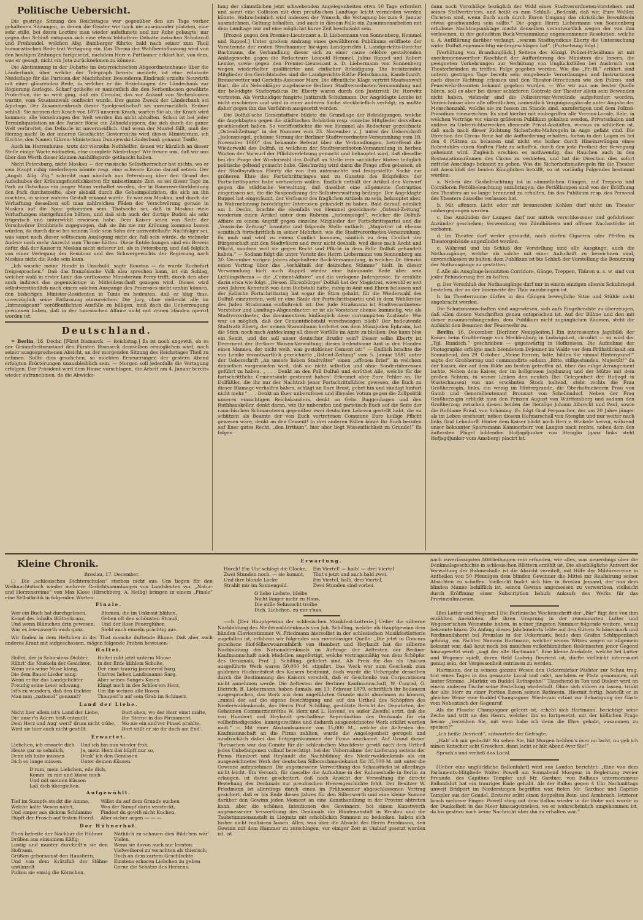Politische Uebersicht.
Die gestrige Sitzung des Reichstages war gegenüber den am Tage vorher gehaltenen Sitzungen, in denen die Geister wie noch nie auseinander platzten, eine sehr stille, bei deren Lectüre man wieder aufathmete und zur Ruhe gelangte; nur gegen den Schluß entspann sich eine etwas lebhaftere Debatte zwischen Schutzzoll und Freihandel, welchen Abg. Bamberger führte; bald nach seiner zum Theil humoristischen Rede trat Vertagung ein. Das Thema der Wahlbeeinflussung wird von den heutigen Zeitungen fortgesetzt, nachdem Herr v. Puttkamer erklärt hat, von dem, was er gesagt, nicht ein Jota zurücknehmen zu können.
Die Abstimmung in der Debatte im österreichischen Abgeordnetenhause über die Länderbank, über welche der Telegraph bereits meldete, ist eine eclatante Niederlage für die Parteien der Machthaber. Besonderen Eindruck erzielte Neuwirth mit einer glänzenden Rede, in welcher er die Beziehungen der Länderbank zur Regierung darlegte. Scharf geißelte er namentlich die den Serbenloosen gewährte Protection, die so weit ging, daß ein Circular, das vor Ankauf von Serbenloosen warnte, vom Staatsanwalt confiscirt wurde. Der ganze Zweck der Länderbank sei Agiotage. Der Zusammenbruch dieser Spielgesellschaft sei unvermeidlich. Redner schloß: Sie nennen den Krach von 1873 unseren Krach, warten Sie ab, ihr Krach wird kommen, alle Vorsehungen der Welt werden ihn nicht abhalten. Schon ist bei jeder Terminliquidation an der Pariser Börse ein Zähneklappern, das sich durch die ganze Welt verbreitet; das Debacle ist unvermeidlich. Und wenn der Mantel fällt, muß der Herzog nach! In der inneren Geschichte Oesterreichs wird dieses Ministerium, ich fürchte, den Namen führen: Ministerium Dunajewski-Länderbank genannt Taaffe.
Auch im Herrenhause, trotz der vierzehn Nothhelfer, denen wir kürzlich an dieser Stelle einige Worte widmeten, eine complete Niederlage! Wir freuen uns, daß wir uns über den Werth dieser kleinen Aushilfsgarde getäuscht haben.
Nicht Petersburg, nicht Moskau — der russische Selbstherrscher hat nichts, wo er sein Haupt ruhig niederlegen könnte resp. eine schwere Krone darauf setzen. Der „Augsb. Allg. Ztg.“ schreibt man nämlich aus Petersburg über den Grund des Aufschubes der Krönungsfeierlichkeiten für unbestimmte Zeit, es sei dieser Tage im Park zu Gatschina ein junger Mann verhaftet worden, der in Bauernweiberkleidung den Park durchstreifte, aber alsbald durch die Geheimpolizisten, die sich an ihn machten, in seiner wahren Gestalt erkannt wurde. Er war aus Moskau, und durch die Verhaftung desselben soll man zahlreichen Fäden der Verschwörung gerade in Moskau auf die Spur gekommen sein. Thatsache sei, daß in Moskau viele Verhaftungen stattgefunden hätten, und daß sich auch der dortige Boden als sehr trügerisch und unterwühlt erwiesen habe. Dem Kaiser seien von Seite der Verschwörer Drohbriefe zugegangen, daß sie ihn nie zur Krönung kommen lassen würden, da durch diese bei seinem Tode sein Sohn der unzweifelhafte Nachfolger sei, was sonst nach dieser selltsamen Auslegung nicht der Fall sein würde, da vielmehr Andere noch mehr Anrecht zum Throne hätten. Diese Entdeckungen sind ein Beweis dafür, daß der Kaiser in Moskau nicht sicherer ist, als in Petersburg, und daß folglich von einer Verlegung der Residenz und des Schwergewichts der Regierung nach Moskau nicht die Rede sein kann.
„Ich wasche meine Hände in Unschuld, sagte Roustan — da wurde Rochefort freigesprochen.“ Daß das französische Volk also sprechen kann, ist ein Schlag, welcher wohl in erster Linie das verflossene Ministerium Ferry trifft, durch den aber auch indirect das gegenwärtige in Mitleidenschaft gezogen wird. Dieses wird selbstverständlich nach einem solchen Ausgange des Prozesses nicht umhin können, den bisherigen Minister-Residenten in Tunis zu bedeuten, daß er klug thue, unverzüglich seine Entlassung einzureichen. Die Jury, ohne vielleicht alle im „Intransigeant“ veröffentlichten Ausfälle zu billigen, muß doch die Ueberzeugung gewonnen haben, daß in der tunesischen Affaire nicht mit reinen Händen operirt worden ist.
Deutschland.
= Berlin, 16. Decbr. [Fürst Bismarck. — Reichstag.] Es ist noch ungewiß, ob es der Gesundheitszustand des Fürsten Bismarck demselben ermöglichen wird, nach seiner ausgesprochenen Absicht, an der morgenden Sitzung des Reichstages Theil zu nehmen. Sollte dies geschehen, so möchten Erneuerungen der gestern Abend erfolgten Erörterungen unausbleiblich sein. — Morgen soll jedenfalls die Vertagung erfolgen. Der Präsident wird dem Hause vorschlagen, die Arbeit am 4. Januar bereits wieder aufzunehmen, da die Abwicke-
lung der sämmtlichen jetzt schwebenden Angelegenheiten etwa 10 Tage erfordert und somit eine Collision mit dem preußischen Landtage leicht vermieden werden könnte. Wahrscheinlich wird indessen der Wunsch, die Vertagung bis zum 9. Januar auszudehnen, Geltung behalten, und auch in diesem Falle ein Zusammenarbeiten mit dem Landtage nur auf eine möglichst kurze Zeit beschränkt sein.
[Prozeß gegen den Premier-Lieutenant a. D. Liebermann von Sonnenberg, Hemmel und Ruppel.] Unter großem Andrang eines gewählteren Publikums eröffnete der Vorsitzende der ersten Strafkammer hiesigen Landgerichts I, Landgerichts-Director Bachmann, die Verhandlung dieser sich zu einer cause célèbre gestaltenden Anklagesache gegen die Redacteure Leopold Hemmel, Julius Ruppel und Robert Lemke, sowie gegen den Premier-Lieutenant a. D. Liebermann von Sonnenberg wegen wiederholter qualificirter und einfacher Beleidigung. Die beisitzenden Mitglieder des Gerichtshofes sind die Landgerichts-Räthe Fleischmann, Kandelhardt, Brausewetter und Gerichts-Assessor Marx. Die öffentliche Klage vertritt Staatsanwalt Bast, die als Nebenkläger zugelassene Berliner Stadtverordneten-Versammlung und der beleidigte Stadtsyndicus Dr. Eberty waren durch den Justizrath Dr. Horwitz vertreten. Als Vertheidiger fungirte Justizrath Schuhmann. Der Angeklagte Lemke ist nicht erschienen und wird in einer anderen Sache steckbrieflich verfolgt; es mußte daher gegen ihn das Verfahren ausgesetzt werden.
Die Dolfuß'sche Cementaffaire bildete die Grundlage der Beleidigungen, welche die Angeklagten gegen die städtischen Behörden resp. einzelne Mitglieder derselben geschleudert haben. So veröffentlichte die von Hemmel als Redacteur gezeichnete „Ostend-Zeitung“ in der Nummer vom 23. November v. J. unter der Ueberschrift „Judenspiegel, geheime Sitzung der Berliner Stadtverordneten-Versammlung vom 18. November 1880“ das bekannte Referat über die Verhandlungen, betreffend die Wiederwahl des Dolfuß, in welchem der Stadtverordneten-Versammlung in herben Worten der Vorwurf der Pflichtverletzung gemacht und behauptet wird, daß dieselbe bei der Frage der Wiederwahl des Dolfuß an Stelle rein sachlicher Motive lediglich politische geltend gemacht habe. Gleichzeitig wird darin die Frage offen gelassen, ob der Stadtsyndicus Eberty die von ihm untersuchte und festgestellte Sache zur größeren Ehre des Fortschrittsringes und zu Gunsten des Eckpfeilers der Fortschrittspartei habe vertuschen wollen. Endlich enthält der Artikel den Vorwurf gegen die städtische Verwaltung, daß daselbst eine allgemeine Corruption eingerissen sei, die die Suspendirung der Selbstverwaltung bedinge. Der Angeklagte Ruppel hat eingeräumt, der Verfasser des fraglichen Artikels zu sein, behauptet aber, in Wahrnehmung berechtigter Interessen gehandelt zu haben. Bald darauf, nämlich am 1. Decbr., brachte die ebenfalls von Hemmel gezeichnete „Ostend-Zeitung“ wiederum einen Artikel unter dem Rubrum „Judenspiegel“, welcher die Dolfuß-Affaire zu einem Angriff gegen einzelne Mitglieder der Fortschrittspartei und die „Vossische Zeitung“ benutzte und folgende Stelle enthielt: „Magistrat ist ebenso semitisch fortschrittlich in seiner Mehrheit, wie die Stadtverordneten-Versammlung. Es muß und wird zu einem Conflict kommen, nämlich zu dem Conflict der Bürgerschaft mit den Stadtvätern und zwar nicht deshalb, weil diese nach Recht und Pflicht, sondern weil sie gegen Recht und Pflicht in dem Falle Dolfuß gehandelt haben.“ — Sodann folgt die unter Vorsitz des Herrn Liebermann von Sonnenberg am 30. December vorigen Jahres abgehaltene Bock-Versammlung, in welcher Dr. Henrici einen Vortrag über das „Verhältniß der deutschen Stämme“ hielt. In dieser Versammlung hielt auch Ruppel wieder eine fulminante Rede über sein Lieblingsthema — die „Cement-Affaire“ und die verlogene Judenpresse. Er erzählte darin etwa wie folgt: „Diesen ‚Ehrenbürger‘ Dolfuß hat der Magistrat, wiewohl er seit zwei Jahren Kenntniß von dem Diebstahl hatte, ruhig in Amt und Ehren belassen und der jüdische Fortschrittsring hat sogar die Stirn gehabt, für die Wiederwahl des Dolfuß einzutreten, weil er eine Säule der Fortschrittspartei und in dem Wahlkreise des Juden Straßmann einflußreich ist. Der Jude Straßmann ist Stadtverordneten-Vorsteher und Landtags-Abgeordneter; er ist als Vorsteher ebenso kummelig, wie als Stadtverordneter, das documentiren hinlänglich diese corrumpirten Zustände. Wie war es möglich, daß der Cementdiebstahl verschwiegen blieb? Der bedeutende Stadtrath Eberty, der seinen Stammbaum herleitet von dem Münzjuden Ephraim, hat die Stirn, noch nach Aufdeckung all dieser Vorfälle im Amte zu bleiben. Das kann blos ein Semit, und der soll unser deutscher Bruder sein? Dieser selbe Eberty ist Decernent der Berliner Waisen-Verwaltung; dieses bedeutsame Amt in den Händen eines Mannes, der nicht weiß, was gestohlener Cement ist!“ — Endlich brachte die von Lemke verantwortlich gezeichnete „Ostend-Zeitung“ vom 5. Januar 1881 unter der Ueberschrift „An unsere lieben Stadtväter“ einen „offenen Brief“, in welchem denselben vorgeworfen wird, daß sie nicht selbstlos und ohne Sonderinteressen geführt zu haben. „ . . . Denkt an den Fall Dolfuß und erröthet Alle, welche für die fortschrittliche Cementsäule gestimmt haben! Erkennet aber Eure Fehler an, Ihr Dolfüßler, die Ihr nur der Nachtrab jener Fortschrittsführer gewesen, die Euch zu dieser Blamage verholfen haben, schlagt an Eure Brust, gehet hin und sündigt hinfort nicht mehr.“ . . . Denkt an Euer unberufenes und illoyales Votum gegen die Zollpolitik unseres einsichtigen Reichskanzlers, denkt an Gebr. Buggenhagen und den Rathhauskeller, denkt daran, wie Ihr unberufen und parteiisch Euch auf die Seite der rauschischen Schmarotzern gegenüber zwei deutschen Lehrern gestellt habt, die zu schützen als Beamte der von Euch vertretenen Commune Eure heilige Pflicht gewesen wäre, denkt an den Cement! In drei anderen Fällen könnt Ihr Euch berufen auf Euer gutes Recht, „den Irrthum“, hier aber liegt Wissentlichkeit zu Grunde!“ Es folgen
dann noch Vorschläge bezüglich der Wahl eines Stadtverordneten-Vorstehers und seines Stellvertreters, und heißt es zum Schluß: „Bedenkt, daß wir, Eure Wähler, Christen sind, wenn Euch auch durch Euren Umgang das christliche Bewußtsein etwas geschwunden sein sollte.“ Die gegen Herrn Liebermann von Sonnenberg erhobene Nachtragsanklage macht denselben verantwortlich wegen der von ihm verlesenen, in der gedachten Bock-Versammlung angenommenen Resolution, welche u. A. Aufklärung darüber verlangt, „warum Stadtsyndicus Eberty die Untersuchung wider Dolfuß eigenmächtig niedergeschlagen hat“. (Fortsetzung folgt.)
[Verhütung von Brandunglück.] Seitens des Königl. Polizei-Präsidiums ist mit anerkennenswerther Raschheit der Aufforderung des Ministers des Innern, die geeigneten Vorkehrungen zur Verhütung von Unglücksfällen bei Ausbruch von Theaterbränden zu treffen, Folge gegeben worden. Wie das „Fr.-Bl.“ erfährt, sind unterm gestrigen Tage bereits sehr eingehende Verordnungen und Instructionen nach dieser Richtung erlassen und den Theater-Directionen wie den Polizei- und Feuerwehr-Beamten bekannt gegeben worden. — Wie wir nun aus bester Quelle hören, soll es aber bei dieser schärferen Controle der Theater allein sein Bewenden nicht haben, vielmehr sind die Polizeirevier-Vorstände aufgefordert worden, Verzeichnisse über alle öffentlichen, namentlich Vergnügungslocale unter Angabe der Menschenzahl, welche sie zu fassen im Stande sind, anzufertigen und dem Polizei-Präsidium einzureichen. Es sind hierbei mit einbegriffen alle Vereins-Locale, Säle, in welchen Vorträge vor einem größeren Publikum gehalten werden, Privatschulen und andere zu Unterrichtszwecken dienende Privat-Anstalten, woraus zu schließen ist, daß auch nach dieser Richtung Sicherheits-Maßregeln in Auge gefaßt sind. Die Direction des Circus Renz hat die Aufforderung erhalten, fortan in den Logen es bei den 4 Plätzen zu belassen und nicht wie bisher durch Hineinzwängen eines Rohrstuhles einen fünften Platz zu schaffen, durch den jede Freiheit der Bewegung gehemmt wird. Zugleich erschien es nothwendig, das Rauchen auch in den Restaurationsräumen des Circus zu verbieten, und hat die Direction dies sofort mittelst Anschlags bekannt zu geben. Was die Sicherheitsmaßregeln für die Theater mit Ausschluß der beiden Königlichen betrifft, so ist vorläufig Folgendes bestimmt worden:
a. Neben der Gasbeleuchtung ist in sämmtlichen Gängen, auf Treppen und Corridoren Fettölbeleuchtung anzubringen; die Fettöllampen sind von der Eröffnung des Theaters an so lange brennend zu erhalten, bis das Publikum resp. das Personal des Theaters dasselbe verlassen hat.
b. Mit offenem Licht oder mit brennenden Kohlen darf nicht im Theater umhergegangen werden.
c. Das Anzünden der Lampen darf nur mittels verschlossener und gefahrloser Anzünder geschehen; Verwendung von Zündhölzern und offener Wachsstöcke ist verboten.
d. Im Theater darf weder geraucht, noch dürfen Cigarren oder Pfeifen im Theatergebäude angezündet werden.
e. Während und bis Schluß der Vorstellung sind alle Ausgänge, auch die Nothausgänge, welche als solche mit einer Aufschrift zu bezeichnen sind, unverschlossen zu halten; dem Publikum ist bis Schluß der Vorstellung die Benutzung der Nothausgänge zu gestatten.
f. Alle als Ausgänge benutzten Corridore, Gänge, Treppen, Thüren u. s. w. sind von jeder Behinderung frei zu halten.
g. Der Verschluß der Nothausgänge darf nur in einem einzigen oberen Schubriegel bestehen, der an der Innenseite der Thür anzubringen ist.
h. Im Theaterraume dürfen in den Gängen bewegliche Sitze und Stühle nicht angebracht werden.
Die Schutzmannschaften sind angewiesen, sich aufs Eingehendste zu überzeugen, daß allen diesen Vorschriften genau entsprochen ist. Auf der Bühne und den mit dieser zusammenhängenden, dem Publikum nicht zugänglichen Räumen, steht die Aufsicht den Beamten der Feuerwehr zu.
Berlin, 16. December. [Berliner Neuigkeiten.] Ein interessantes Jagdbild: der Kaiser beim Großherzoge von Mecklenburg in Ludwigslust, circulirt — so wird der „Tgl. Rundsch.“ geschrieben — gegenwärtig in Hofkreisen. Die Aufnahme der Photographie erfolgte nach beendetem Dejeuner im Walde vor dem Frühstücksalt am Sonnabend, den 29. October. „Meine Herren, bitte, bilden Sie einmal Hintergrund!“ sagte der Großherzog und commandirte sodann „Bitte, stillgestanden, Majestät!“ da der Kaiser, der auf dem Bilde am besten getroffen ist, über das eilige Arrangement lachte. Neben dem Kaiser, der im hellgrauen Jagdanzug und der Mütze mit dem großen Schirm, in seiner Linken den neulich (bei Gelegenheit der Hofjagd in Wusterhausen) von uns erwähnten Stock haltend, steht rechts die Frau Großherzogin, links, ein wenig im Hintergrunde, die Oberhofmeisterin Frau von Gamb und Generallieutenant Bronsart von Schellendorf. Neben der Frau Großherzogin erblickt man den Prinzen August von Württemberg und sodann den Großherzog; zwischen diesen beiden die Herzöge Johann Albrecht und Paul, sowie die Hofdame Fräul. von Schöning. Es folgt Graf Perponcher, der um 20 Jahre jünger als im Leben erscheint; neben diesem Hofmarschall von Stenglin und nur weiter nach links Graf Lehndorff. Hinter dem Kaiser blickt noch Herr v. Wickede hervor, während unser bekannter Sportsmann Kammerherr von Langen nach rechts, neben dem den äußersten Flügel bildenden Hofjagdjunker von Stenglin (ganz links steht Hofjagdjunker vom Amsberg) placirt ist.
Kleine Chronik.
Breslau, 17. December.
□ Die „schlesischen Dichterschulen“ sterben nicht aus. Uns liegen für den Weihnachtstisch wieder mehrere Gedichtsammlungen von Landsleuten vor. „Natur- und Herzensreime“ von Max Klose (Hirschberg, A. Heilig) bringen in einem „Finale“ eine Selbstkritik in folgenden Worten:
Finale.
| Wer ein Buch hat durchgelesen, Kennt des Inhalts Blätterkranz, Und wenn Blümchen drin gewesen, War es lesenswerth auch ganz. | Blumen, die im Unkraut blühen, Geben oft den schönsten Strauß, Und der Rose Feuerglühen Sieht auch einzeln prächtig aus. |
Wir finden in dem Heftchen in der That manche duftende Blume. Daß aber auch anderes Kraut mit aufgeschossen, mögen folgende Proben beweisen:
Holtei.
| Holtei, der ja Schlesiens Dichter, Rührt' die Muskeln der Gesichter, Wenn uns seine Muse klang, Die dem Bauer Lieder sang. Wenn er für das Landgelichter Freudig seine Leier schwang, Ist's zu wundern, daß den Dichter Man nun „national“ genannt? | Holtei ruht jetzt unterm Moose In der Erde kühlem Schoße, Der einst traurig jammernd barg Uns'res lieben Landsmanns Sarg. Aber seines Sanges Kosen Klingt noch in des Schles'ers Herz, Um ihn weinen alle Rosen Thauperl'n auf sein Grab im Schmerz. |
Land der Liebe.
| Nicht hier allein ist's Land der Liebe, Die unser'n Adern heiß entquillt, Dein Herz und Aug' werd' drum nicht trübe, Wird sie hier auch nicht gestillt. | Dort oben, wo der Herr einst malte, Die Sterne in das Firmament, Wo nie ein and'rer Pinsel prahlte, Dort stillt er sie dir doch am End'. |
Erwartet.
| Liebchen, ich erwarte dich Heute gar so sehnlich, Denn ich habe müssen Dich so lange missen. | Und ich bin nun wieder froh, Ja, mein Herz das hüpft nur so, Denk' ich den Genüssen Unter deinen Küssen. |
D'rum, mein Liebchen, eile dich,
Komm' zu mir und küsse mich
Und mit meinen Küssen
Laß dich übergießen.
Aufgewühlt.
| Tief im Sumpfe steckt die Amme, Welche kalte Wesen nährt, Und empor aus dickem Schlamme Hüpft der Frosch auf festen Heerd. | Willst du auf dem Grunde suchen, Was der Sumpf darin versteckt, Findest du gewiß nicht Kuchen, Aber sicher argen — — — |
Der Hühnerhof.
| Eben befreite der Nachbar die Hühner Drüben aus einsamem Käfig; Lustig und munter durcheilt'n sie den Hofraum, Grüßen gehorsamst den Haushern, Und von dem Krätzfuß der Hähne umtänzelt Picken sie emsig die Körnchen. | Näthlich zu schauen dies Bildchen wär' Vielen, Wenn sie davon auch nur lernten: Vielweiberei zu verachten als thierisch; Doch an dem zartem Geschlechte Einstens erkoren Liebchen zu geben Gerne die Schätze des Herzens. |
Erwartung.
| Horch! Ein Uhr schlägt die Glocke, Zwei Stunden noch, — sie kommt, Und ihre blonde Locke Strahlt mir im Sonnengold. | Ein Viertel! — halb! — drei Viertel Tönt's jetzt und auch bald zwei, Ein Viertel, halb, drei Viertel, Zwei Stunden sind vorbei. |
O liebe Liebste, bleibe
Nicht länger mehr zu Haus,
Die stille Sehnsucht treibe
Dich, Liebchen, zu mir r'aus.
—ch. [Der Hauptgewinn der schlesischen Musikfest-Lotterie.] Ueber die silberne Nachbildung des Niederwalddenkmals von Joh. Schilling, welche als Hauptgewinn dem blinden Clavierstimmer W. Friedmann hierselbst in der schlesischen Musikfestlotterie zugefallen ist, erfahren wir folgendes aus zuverlässiger Quelle: „Die jetzt in Concurs gerathene Hof-Silberwaarenfabrik von Humbert und Heylandt hat die silberne Nachbildung des Nationaldenkmals im Auftrage der Aeltesten der Berliner Kaufmannschaft nach Modellen angefertigt, welche vertragsmäßig von dem Schöpfer des Denkmals, Prof. J. Schilling, geliefert sind. Als Preis für das als Unicum ausgeführte Werk waren 50,000 M. stipulirt. Das Werk war zum Geschenk zum goldenen Hochzeitsfest des Kaisers bestimmt, doch wurde die Uebergabe desselben durch die Bestimmung des Kaisers vereitelt, daß er Geschenke von Corporationen nicht annehmen werde. Die Aeltesten der Berliner Kaufmannschaft, W. Conrad, G. Dietrich, B. Liebermann, haben damals, am 13. Februar 1879, schriftlich ihr Bedauern ausgesprochen, das Werk aus dem angeführten Grunde nicht abnehmen zu können, „zumal der auf die eigene Besichtigung und auf das Urtheil des Schöpfers des Niederwaldenkmals, des Herrn Prof. Schilling, gestützte Bericht der Deputirten, der Geheimen Commerzienräthe W. Herz und L. Ravené, es außer Zweifel setzt, daß die von Humbert und Heylandt geschaffene Reproduction des Denkmals für ein vollbefriedigendes, kunstgerechtes und dadurch ausgezeichnetes Werk erklärt werden muß.“ — Mit einer Abstandssumme von 15,000 M., welche die Aeltesten der Kaufmannschaft an die Firma zahlten, wurde die Angelegenheit geregelt und ausdrücklich dabei das Entgegenkommen der Firma anerkannt. Auf Grund dieser Thatsachen war das Comite für die schlesischen Musikfeste gewiß nach dem Urtheil jedes Unbefangenen vollauf berechtigt, bei der Uebernahme der Lieferung seitens der Firma Humbert und Heylandt die Nachbildung des Niederwaldenkmals als ein ausgezeichnetes Werk der deutschen Silberschmiedekunst für 35,000 M. mit unter die Gewinne aufzunehmen. Die angemessene Verwerthung des Schaustücks ist allerdings nicht leicht. Ein Versuch, für dasselbe die Aufnahme in der Ruhmeshalle in Berlin zu erlangen, ist daran gescheitert, daß nach Ansicht der Verwaltung die directe Beziehung des Denkmals zur preußischen Heeresgeschichte fehlt. Der Besitzer W. Friedmann ist allerdings durch einen im Frühsommer abgeschlossenen Vertrag gesichert, daß er bis Ende dieses Jahres für den Silberwerth und eine kleine Summe darüber den Gewinn jeden Moment an eine Kunsthandlung in der Provinz abtreten kann, aber die schönen Intentionen des Gewinners, bei einem Kunstwerth angemessener Verwerthung des Denkmals die Blindenanstalt in Breslau und die Taubstummenanstalt in Liegnitz mit erheblichen Summen zu bedenken, haben sich bisher nicht realisiren lassen. Alles, was über die Absicht des Herrn Friedmann, den Gewinn mit dem Hammer zu zerschlagen, vor einiger Zeit in Umlauf gesetzt worden ist, ist
nach zuverlässigsten Mittheilungen rein erfunden, wie alles, was neuerdings über die Denkmalsgeschichte in schlesischen Blättern erzählt ist. Die abschlägliche Antwort der Verwaltung der Ruhmeshalle ist die Absicht vereitelt, mit Hilfe der Militärvereine in Antheilen von 50 Pfennigen dem blinden Gewinner die Mittel zur Realisirung seiner Absichten zu schaffen. Vielleicht findet sich hier in Breslau Jemand, der nun dem blinden Manne behilflich ist, seinen Gewinn angemessen zu verwerthen, vielleicht durch Eröffnung einer Subscription behufs Ankaufs des Werks für das Provinzialmuseum.
[Bei Lutter und Wegener.] Die Berlinische Wochenschrift der „Bär“ fügt den von ihm erzählten Anekdoten, die ihren Ursprung in der renommirten Lutter und Wegener'schen Weinstube haben, in seiner jüngsten Nummer folgende weitere, wenig bekannte hinzu: Zu Anfang dieses Jahrhunderts lebte auf den Gütern Schönermark und Ferdinandshorst bei Prenzlau in der Uckermark, beide dem Grafen Schlippenbach gehörig, ein Pächter Namens Hartmann, welcher seines Witzes wegen so allgemein bekannt war, daß heut noch bei manchen volksthümlichen Redensarten jener Gegend hinzugesetzt wird: „sagt der alte Hartmann“. Eine kleine Anekdote, welche bei Lutter und Wegener spielt, deren Held Ludwig Devrient ist, dürfte vielleicht interessant genug sein, der Vergessenheit entrissen zu werden.
Hartmann, der in seinem ganzen Wesen den Uckermärker Pächter zur Schau trug, trat eines Tages in das genannte Local und rufst, nachdem er Platz genommen, mit lauter Stimme: „Markür, en Buddel Rothspohn!“ Täuschend in Ton und Dialect wird an einem anderen Tische seine Bestellung wiederholt. Ohne sich stören zu lassen, trinkt der alte Herr zu einer Portion Essen seinen Rothwein. Hiermit fertig, bestellt er in gleicher Weise eine Buddel Champagner. Wiederum ertönt zur Belustigung der Gäste vom Nebentisch der Gegenruf.
Als die Flasche Champagner geleert ist, erhebt sich Hartmann, berichtigt seine Zeche und tritt an den Herrn, welcher ihn so fortgesetzt, mit der höflichen Frage heran: „Verzeihen Sie, mit wem habe ich denn die Ehre gehabt, zusammen zu speisen?“
„Ich heiße Devrient“, antwortete der Gefragte.
„Hab' ich mir gedacht! Nu sehen Sie, hüt Morgen hebben's över mi lacht, nu geb ich minen Kutscher acht Groschen, dann lacht er hüt Abend över Sie!“
Sprach's und verließ das Local.
[Ueber eine unglückliche Ballonfahrt] wird aus London berichtet: „Eine von dem Parlaments-Mitgliede Walter Powell am Sonnabend Morgens in Begleitung zweier Freunde, des Capitäns Templer und Mr. Gardner, von Balhaus unternommene Ballonfahrt hat ein trauriges Ende gehabt. Als der Ballon gegen 4 Uhr Nachmittags unweit Bridport im Niedersteigen begriffen war, fielen Mr. Gardner und Capitän Templer aus der Gondel. Ersterer erlitt einen doppelten Bein- und Armbruch, letzterer brach mehrere Finger. Powell stieg mit dem Ballon wieder in die Höhe und wurde in der Dunkelheit in das Meer hinausgetrieben, wo er wahrscheinlich umgekommen ist, da bis gestern noch keine Nachricht über ihn zu erhalten war.“